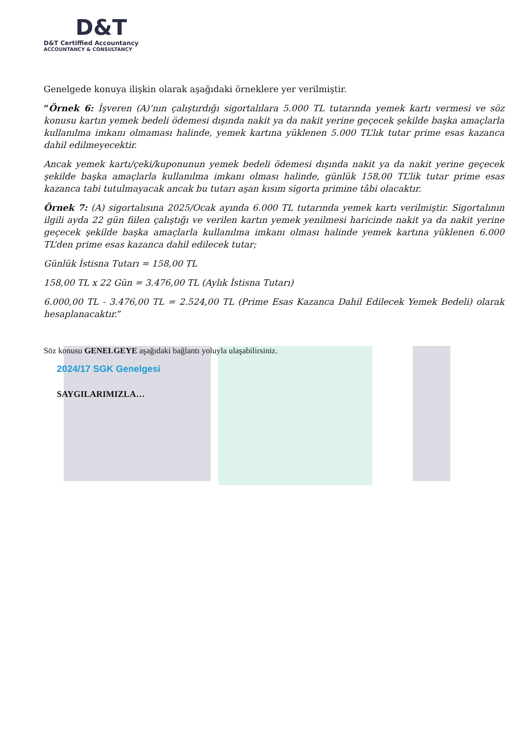D&T
D&T Certiffied Accountancy
ACCOUNTANCY & CONSULTANCY
Genelgede konuya ilişkin olarak aşağıdaki örneklere yer verilmiştir.
“Örnek 6: İşveren (A)’nın çalıştırdığı sigortalılara 5.000 TL tutarında yemek kartı vermesi ve söz konusu kartın yemek bedeli ödemesi dışında nakit ya da nakit yerine geçecek şekilde başka amaçlarla kullanılma imkanı olmaması halinde, yemek kartına yüklenen 5.000 TL’lık tutar prime esas kazanca dahil edilmeyecektir.
Ancak yemek kartı/çeki/kuponunun yemek bedeli ödemesi dışında nakit ya da nakit yerine geçecek şekilde başka amaçlarla kullanılma imkanı olması halinde, günlük 158,00 TL’lik tutar prime esas kazanca tabi tutulmayacak ancak bu tutarı aşan kısım sigorta primine tâbi olacaktır.
Örnek 7: (A) sigortalısına 2025/Ocak ayında 6.000 TL tutarında yemek kartı verilmiştir. Sigortalının ilgili ayda 22 gün fiilen çalıştığı ve verilen kartın yemek yenilmesi haricinde nakit ya da nakit yerine geçecek şekilde başka amaçlarla kullanılma imkanı olması halinde yemek kartına yüklenen 6.000 TL’den prime esas kazanca dahil edilecek tutar;
Günlük İstisna Tutarı = 158,00 TL
158,00 TL x 22 Gün = 3.476,00 TL (Aylık İstisna Tutarı)
6.000,00 TL - 3.476,00 TL = 2.524,00 TL (Prime Esas Kazanca Dahil Edilecek Yemek Bedeli) olarak hesaplanacaktır.”
Söz konusu GENELGEYE aşağıdaki bağlantı yoluyla ulaşabilirsiniz.
2024/17 SGK Genelgesi
SAYGILARIMIZLA…